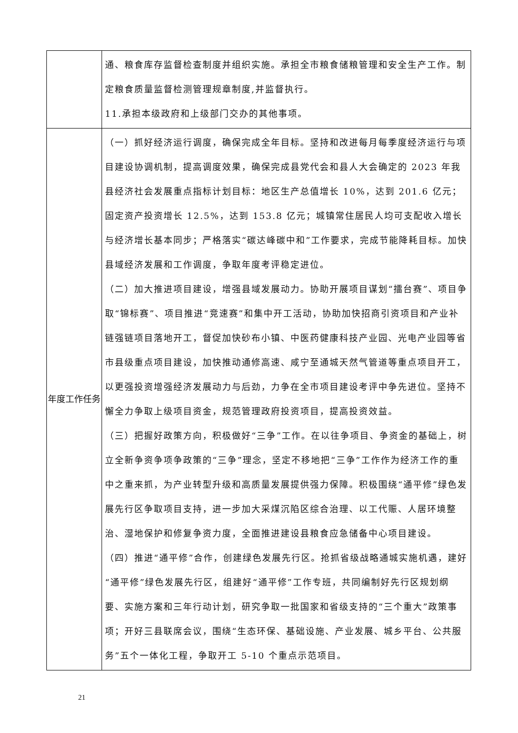| | 通、粮食库存监督检查制度并组织实施。承担全市粮食储粮管理和安全生产工作。制定粮食质量监督检测管理规章制度,并监督执行。 11.承担本级政府和上级部门交办的其他事项。 |
| 年度工作任务 | （一）抓好经济运行调度，确保完成全年目标。坚持和改进每月每季度经济运行与项目建设协调机制，提高调度效果，确保完成县党代会和县人大会确定的 2023 年我县经济社会发展重点指标计划目标：地区生产总值增长 10%，达到 201.6 亿元；固定资产投资增长 12.5%，达到 153.8 亿元；城镇常住居民人均可支配收入增长与经济增长基本同步；严格落实“碳达峰碳中和”工作要求，完成节能降耗目标。加快县域经济发展和工作调度，争取年度考评稳定进位。 （二）加大推进项目建设，增强县域发展动力。协助开展项目谋划“擂台赛”、项目争取“锦标赛”、项目推进“竞速赛”和集中开工活动，协助加快招商引资项目和产业补链强链项目落地开工，督促加快砂布小镇、中医药健康科技产业园、光电产业园等省市县级重点项目建设，加快推动通修高速、咸宁至通城天然气管道等重点项目开工，以更强投资增强经济发展动力与后劲，力争在全市项目建设考评中争先进位。坚持不懈全力争取上级项目资金，规范管理政府投资项目，提高投资效益。 （三）把握好政策方向，积极做好“三争”工作。在以往争项目、争资金的基础上，树立全新争资争项争政策的“三争”理念，坚定不移地把“三争”工作作为经济工作的重中之重来抓，为产业转型升级和高质量发展提供强力保障。积极围绕“通平修”绿色发展先行区争取项目支持，进一步加大采煤沉陷区综合治理、以工代赈、人居环境整治、湿地保护和修复争资力度，全面推进建设县粮食应急储备中心项目建设。 （四）推进“通平修”合作，创建绿色发展先行区。抢抓省级战略通城实施机遇，建好“通平修”绿色发展先行区，组建好“通平修”工作专班，共同编制好先行区规划纲要、实施方案和三年行动计划，研究争取一批国家和省级支持的“三个重大”政策事项；开好三县联席会议，围绕“生态环保、基础设施、产业发展、城乡平台、公共服务”五个一体化工程，争取开工 5-10 个重点示范项目。 |
21